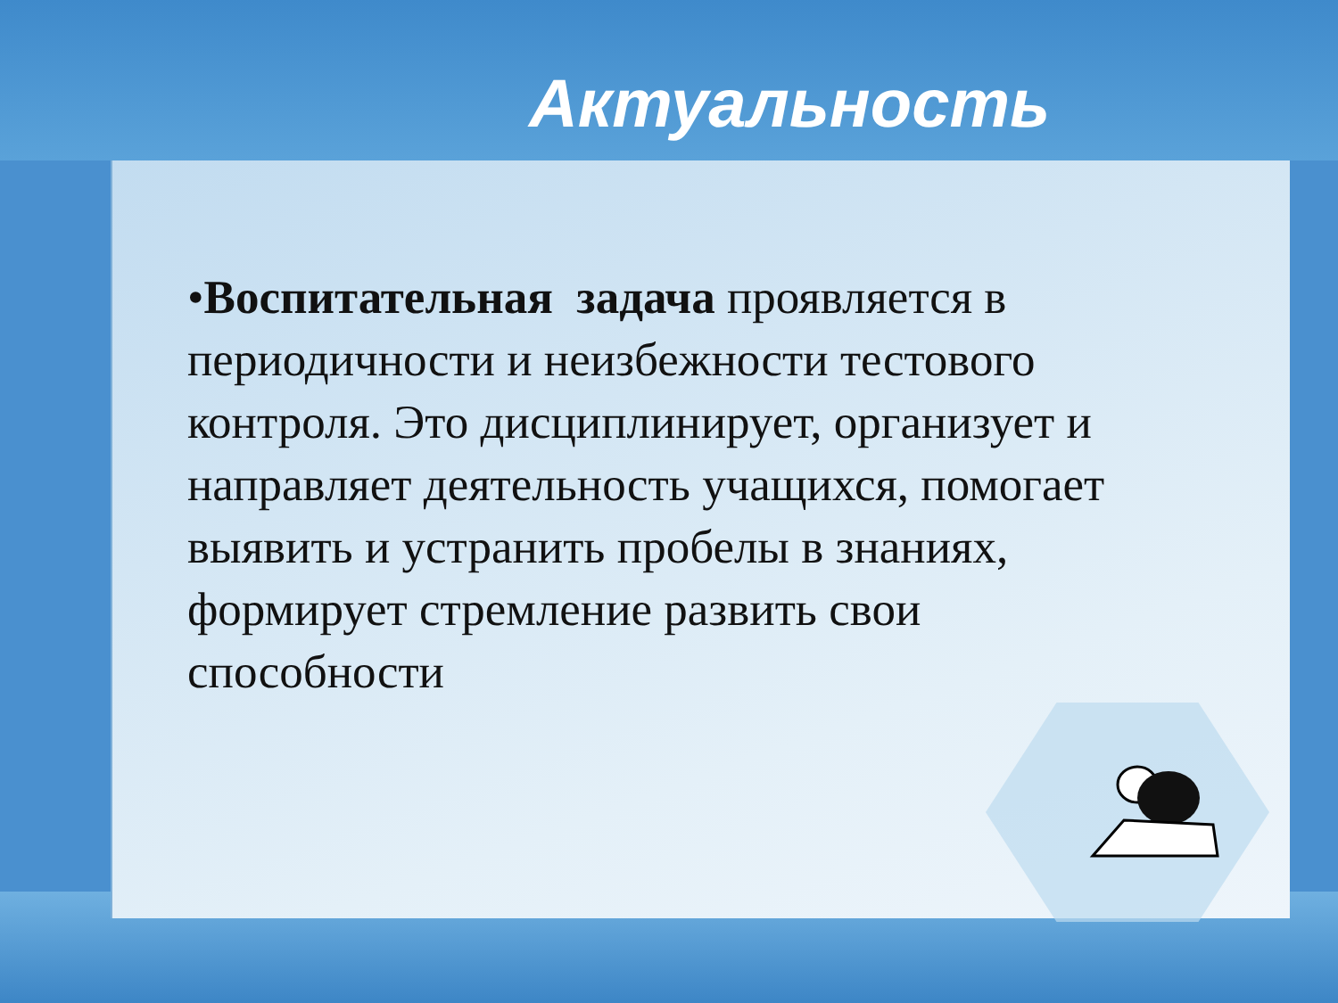Актуальность
•Воспитательная задача проявляется в периодичности и неизбежности тестового контроля. Это дисциплинирует, организует и направляет деятельность учащихся, помогает выявить и устранить пробелы в знаниях, формирует стремление развить свои способности